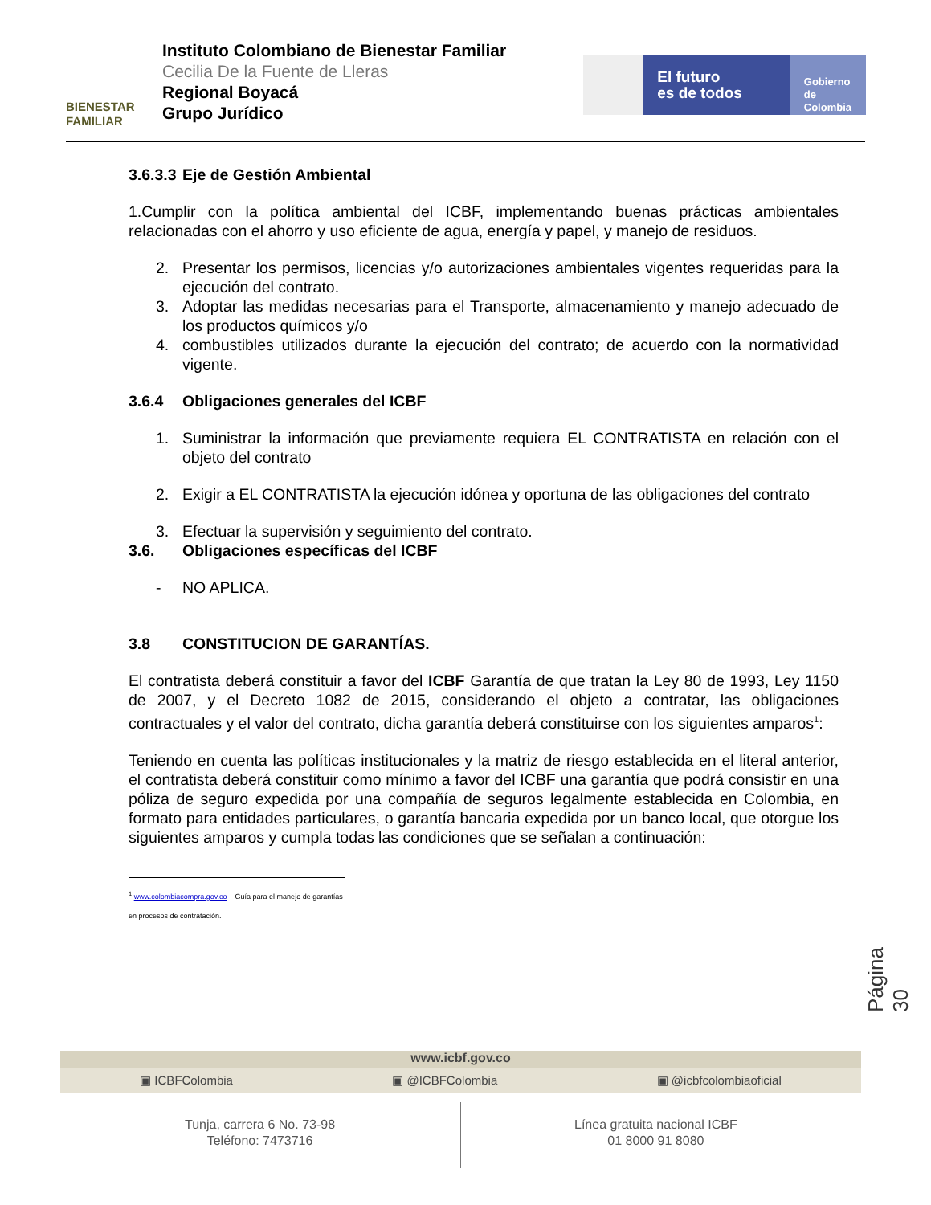BIENESTAR
FAMILIAR
Instituto Colombiano de Bienestar Familiar
Cecilia De la Fuente de Lleras
Regional Boyacá
Grupo Jurídico
El futuro
es de todos
Gobierno
de Colombia
3.6.3.3 Eje de Gestión Ambiental
1.Cumplir con la política ambiental del ICBF, implementando buenas prácticas ambientales relacionadas con el ahorro y uso eficiente de agua, energía y papel, y manejo de residuos.
2. Presentar los permisos, licencias y/o autorizaciones ambientales vigentes requeridas para la ejecución del contrato.
3. Adoptar las medidas necesarias para el Transporte, almacenamiento y manejo adecuado de los productos químicos y/o
4. combustibles utilizados durante la ejecución del contrato; de acuerdo con la normatividad vigente.
3.6.4 Obligaciones generales del ICBF
1. Suministrar la información que previamente requiera EL CONTRATISTA en relación con el objeto del contrato
2. Exigir a EL CONTRATISTA la ejecución idónea y oportuna de las obligaciones del contrato
3. Efectuar la supervisión y seguimiento del contrato.
3.6. Obligaciones específicas del ICBF
- NO APLICA.
3.8 CONSTITUCION DE GARANTÍAS.
El contratista deberá constituir a favor del ICBF Garantía de que tratan la Ley 80 de 1993, Ley 1150 de 2007, y el Decreto 1082 de 2015, considerando el objeto a contratar, las obligaciones contractuales y el valor del contrato, dicha garantía deberá constituirse con los siguientes amparos<sup>1</sup>:
Teniendo en cuenta las políticas institucionales y la matriz de riesgo establecida en el literal anterior, el contratista deberá constituir como mínimo a favor del ICBF una garantía que podrá consistir en una póliza de seguro expedida por una compañía de seguros legalmente establecida en Colombia, en formato para entidades particulares, o garantía bancaria expedida por un banco local, que otorgue los siguientes amparos y cumpla todas las condiciones que se señalan a continuación:
<sup>1</sup> www.colombiacompra.gov.co – Guía para el manejo de garantías en procesos de contratación.
Página 30
www.icbf.gov.co
▣ ICBFColombia ▣ @ICBFColombia ▣ @icbfcolombiaoficial
Tunja, carrera 6 No. 73-98
Teléfono: 7473716
Línea gratuita nacional ICBF
01 8000 91 8080